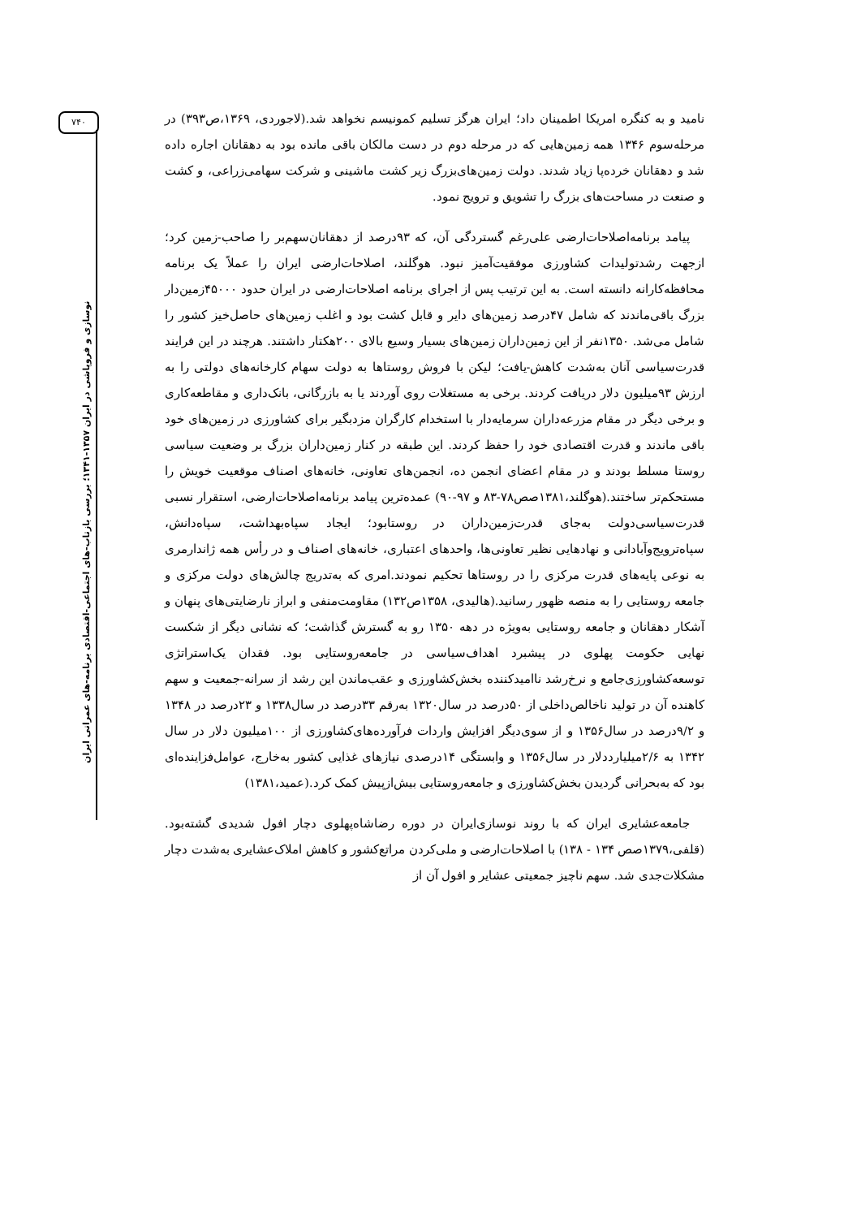۷۴۰
نوسازی و فروپاشی در ایران ۱۳۵۷-۱۳۴۱؛ بررسی بازتاب-های اجتماعی-اقتصادی برنامه-های عمرانی ایران
نامید و به کنگره امریکا اطمینان داد؛ ایران هرگز تسلیم کمونیسم نخواهد شد.(لاجوردی، ۱۳۶۹،ص۳۹۳) در مرحله‌سوم ۱۳۴۶ همه زمین‌هایی که در مرحله دوم در دست مالکان باقی مانده بود به دهقانان اجاره داده شد و دهقانان خرده‌پا زیاد شدند. دولت زمین‌های‌بزرگ زیر کشت ماشینی و شرکت سهامی‌زراعی، و کشت و صنعت در مساحت‌های بزرگ را تشویق و ترویج نمود.
پیامد برنامه‌اصلاحات‌ارضی علی‌رغم گستردگی آن، که ۹۳درصد از دهقانان‌سهم‌بر را صاحب-زمین کرد؛ ازجهت رشدتولیدات کشاورزی موفقیت‌آمیز نبود. هوگلند، اصلاحات‌ارضی ایران را عملاً یک برنامه محافظه‌کارانه دانسته است. به این ترتیب پس از اجرای برنامه اصلاحات‌ارضی در ایران حدود ۴۵۰۰۰زمین‌دار بزرگ باقی‌ماندند که شامل ۴۷درصد زمین‌های دایر و قابل کشت بود و اغلب زمین‌های حاصل‌خیز کشور را شامل می‌شد. ۱۳۵۰نفر از این زمین‌داران زمین‌های بسیار وسیع بالای ۲۰۰هکتار داشتند. هرچند در این فرایند قدرت‌سیاسی آنان به‌شدت کاهش-یافت؛ لیکن با فروش روستاها به دولت سهام کارخانه‌های دولتی را به ارزش ۹۳میلیون دلار دریافت کردند. برخی به مستغلات روی آوردند یا به بازرگانی، بانک‌داری و مقاطعه‌کاری و برخی دیگر در مقام مزرعه‌داران سرمایه‌دار با استخدام کارگران مزدبگیر برای کشاورزی در زمین‌های خود باقی ماندند و قدرت اقتصادی خود را حفظ کردند. این طبقه در کنار زمین‌داران بزرگ بر وضعیت سیاسی روستا مسلط بودند و در مقام اعضای انجمن ده، انجمن‌های تعاونی، خانه‌های اصناف موقعیت خویش را مستحکم‌تر ساختند.(هوگلند،۱۳۸۱صص۷۸-۸۳ و ۹۷-۹۰) عمده‌ترین پیامد برنامه‌اصلاحات‌ارضی، استقرار نسبی قدرت‌سیاسی‌دولت به‌جای قدرت‌زمین‌داران در روستابود؛ ایجاد سپاه‌بهداشت، سپاه‌دانش، سپاه‌ترویج‌وآبادانی و نهادهایی نظیر تعاونی‌ها، واحدهای اعتباری، خانه‌های اصناف و در رأس همه ژاندارمری به نوعی پایه‌های قدرت مرکزی را در روستاها تحکیم نمودند.امری که به‌تدریج چالش‌های دولت مرکزی و جامعه روستایی را به منصه ظهور رسانید.(هالیدی، ۱۳۵۸ص۱۳۲) مقاومت‌منفی و ابراز نارضایتی‌های پنهان و آشکار دهقانان و جامعه روستایی به‌ویژه در دهه ۱۳۵۰ رو به گسترش گذاشت؛ که نشانی دیگر از شکست نهایی حکومت پهلوی در پیشبرد اهداف‌سیاسی در جامعه‌روستایی بود. فقدان یک‌استراتژی توسعه‌کشاورزی‌جامع و نرخ‌رشد ناامیدکننده بخش‌کشاورزی و عقب‌ماندن این رشد از سرانه-جمعیت و سهم کاهنده آن در تولید ناخالص‌داخلی از ۵۰درصد در سال۱۳۲۰ به‌رقم ۳۳درصد در سال۱۳۳۸ و ۲۳درصد در ۱۳۴۸ و ۹/۲درصد در سال۱۳۵۶ و از سوی‌دیگر افزایش واردات فرآورده‌های‌کشاورزی از ۱۰۰میلیون دلار در سال ۱۳۴۲ به ۲/۶میلیارددلار در سال۱۳۵۶ و وابستگی ۱۴درصدی نیازهای غذایی کشور به‌خارج، عوامل‌فزاینده‌ای بود که به‌بحرانی گردیدن بخش‌کشاورزی و جامعه‌روستایی بیش‌ازپیش کمک کرد.(عمید،۱۳۸۱)
جامعه‌عشایری ایران که با روند نوسازی‌ایران در دوره رضاشاه‌پهلوی دچار افول شدیدی گشته‌بود.(قلفی،۱۳۷۹صص ۱۳۴ - ۱۳۸) با اصلاحات‌ارضی و ملی‌کردن مراتع‌کشور و کاهش املاک‌عشایری به‌شدت دچار مشکلات‌جدی شد. سهم ناچیز جمعیتی عشایر و افول آن از